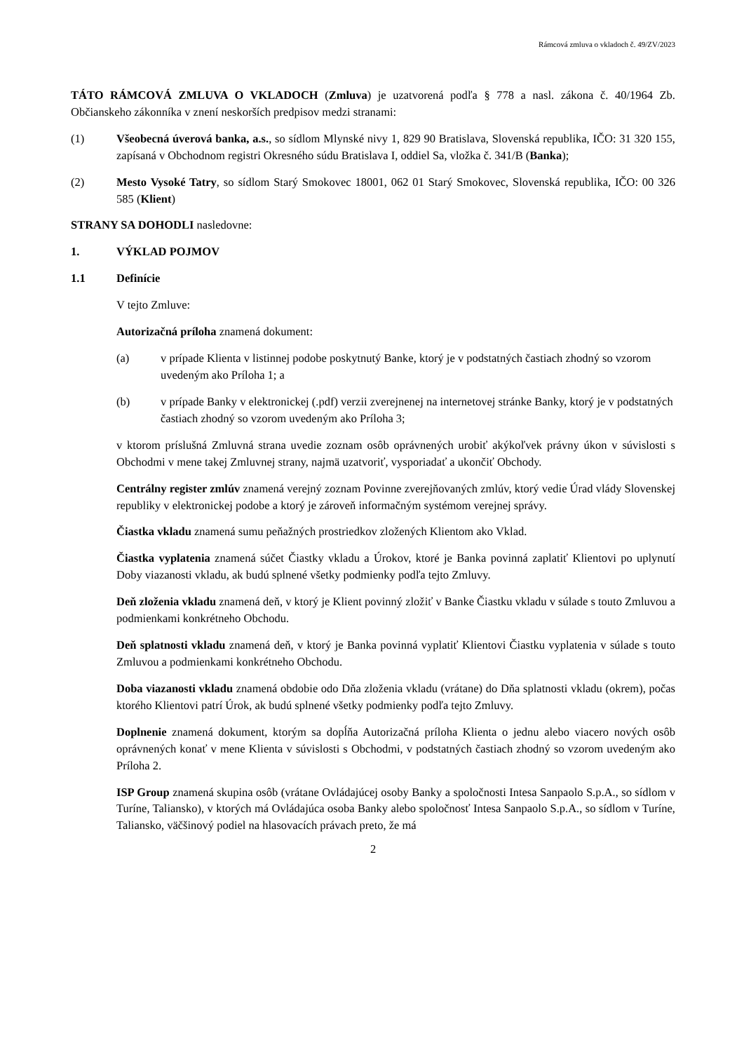Rámcová zmluva o vkladoch č. 49/ZV/2023
TÁTO RÁMCOVÁ ZMLUVA O VKLADOCH (Zmluva) je uzatvorená podľa § 778 a nasl. zákona č. 40/1964 Zb. Občianskeho zákonníka v znení neskorších predpisov medzi stranami:
(1) Všeobecná úverová banka, a.s., so sídlom Mlynské nivy 1, 829 90 Bratislava, Slovenská republika, IČO: 31 320 155, zapísaná v Obchodnom registri Okresného súdu Bratislava I, oddiel Sa, vložka č. 341/B (Banka);
(2) Mesto Vysoké Tatry, so sídlom Starý Smokovec 18001, 062 01 Starý Smokovec, Slovenská republika, IČO: 00 326 585 (Klient)
STRANY SA DOHODLI nasledovne:
1. VÝKLAD POJMOV
1.1 Definície
V tejto Zmluve:
Autorizačná príloha znamená dokument:
(a) v prípade Klienta v listinnej podobe poskytnutý Banke, ktorý je v podstatných častiach zhodný so vzorom uvedeným ako Príloha 1; a
(b) v prípade Banky v elektronickej (.pdf) verzii zverejnenej na internetovej stránke Banky, ktorý je v podstatných častiach zhodný so vzorom uvedeným ako Príloha 3;
v ktorom príslušná Zmluvná strana uvedie zoznam osôb oprávnených urobiť akýkoľvek právny úkon v súvislosti s Obchodmi v mene takej Zmluvnej strany, najmä uzatvoriť, vysporiadať a ukončiť Obchody.
Centrálny register zmlúv znamená verejný zoznam Povinne zverejňovaných zmlúv, ktorý vedie Úrad vlády Slovenskej republiky v elektronickej podobe a ktorý je zároveň informačným systémom verejnej správy.
Čiastka vkladu znamená sumu peňažných prostriedkov zložených Klientom ako Vklad.
Čiastka vyplatenia znamená súčet Čiastky vkladu a Úrokov, ktoré je Banka povinná zaplatiť Klientovi po uplynutí Doby viazanosti vkladu, ak budú splnené všetky podmienky podľa tejto Zmluvy.
Deň zloženia vkladu znamená deň, v ktorý je Klient povinný zložiť v Banke Čiastku vkladu v súlade s touto Zmluvou a podmienkami konkrétneho Obchodu.
Deň splatnosti vkladu znamená deň, v ktorý je Banka povinná vyplatiť Klientovi Čiastku vyplatenia v súlade s touto Zmluvou a podmienkami konkrétneho Obchodu.
Doba viazanosti vkladu znamená obdobie odo Dňa zloženia vkladu (vrátane) do Dňa splatnosti vkladu (okrem), počas ktorého Klientovi patrí Úrok, ak budú splnené všetky podmienky podľa tejto Zmluvy.
Doplnenie znamená dokument, ktorým sa dopĺňa Autorizačná príloha Klienta o jednu alebo viacero nových osôb oprávnených konať v mene Klienta v súvislosti s Obchodmi, v podstatných častiach zhodný so vzorom uvedeným ako Príloha 2.
ISP Group znamená skupina osôb (vrátane Ovládajúcej osoby Banky a spoločnosti Intesa Sanpaolo S.p.A., so sídlom v Turíne, Taliansko), v ktorých má Ovládajúca osoba Banky alebo spoločnosť Intesa Sanpaolo S.p.A., so sídlom v Turíne, Taliansko, väčšinový podiel na hlasovacích právach preto, že má
2